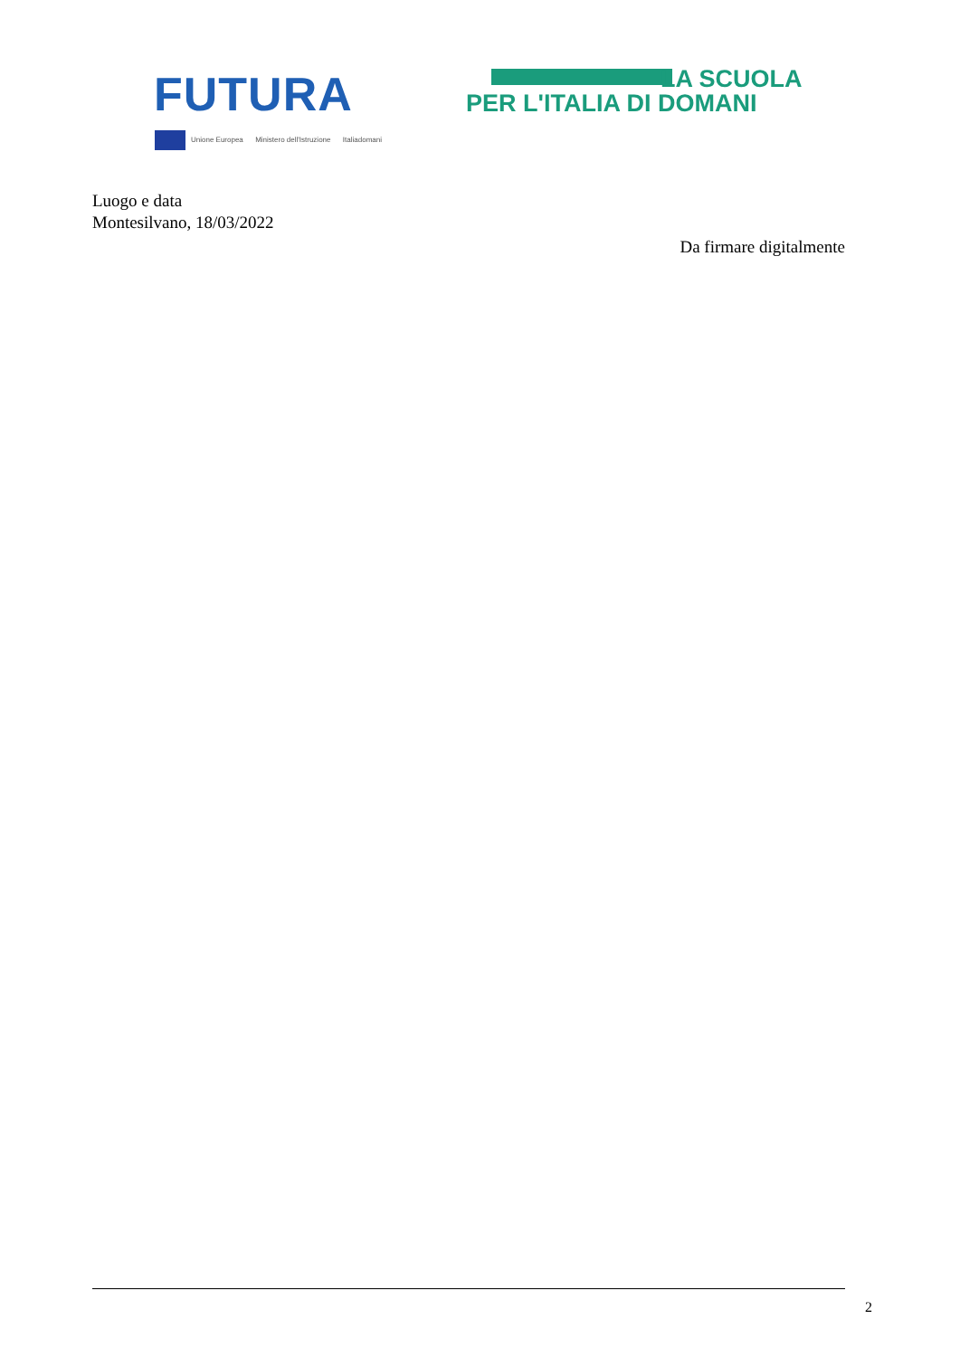FUTURA
LA SCUOLA
PER L'ITALIA DI DOMANI
Unione Europea Ministero dell'Istruzione Italiadomani
Luogo e data
Montesilvano, 18/03/2022
Da firmare digitalmente
2